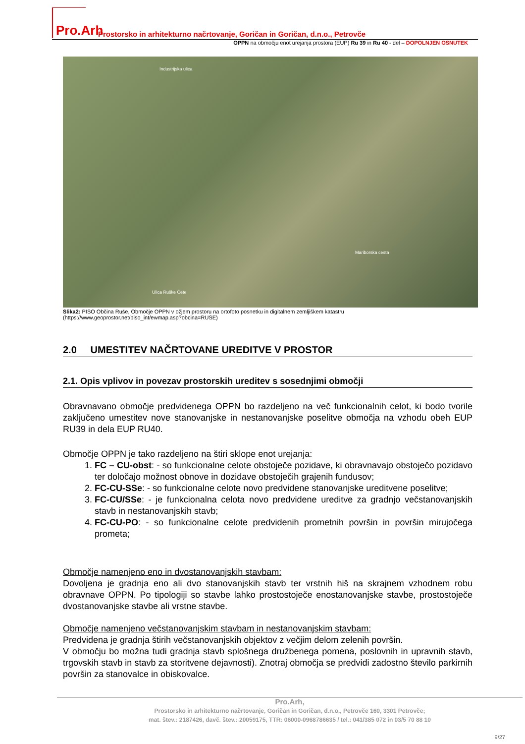Pro.Arh
Prostorsko in arhitekturno načrtovanje, Goričan in Goričan, d.n.o., Petrovče
OPPN na območju enot urejanja prostora (EUP) Ru 39 in Ru 40 - del – DOPOLNJEN OSNUTEK
Industrijska ulica
Mariborska cesta
Ulica Ruške Čete
Slika2: PISO Občina Ruše, Območje OPPN v ožjem prostoru na ortofoto posnetku in digitalnem zemljiškem katastru
(https://www.geoprostor.net/piso_int/ewmap.asp?obcina=RUSE)
2.0 UMESTITEV NAČRTOVANE UREDITVE V PROSTOR
2.1. Opis vplivov in povezav prostorskih ureditev s sosednjimi območji
Obravnavano območje predvidenega OPPN bo razdeljeno na več funkcionalnih celot, ki bodo tvorile zaključeno umestitev nove stanovanjske in nestanovanjske poselitve območja na vzhodu obeh EUP RU39 in dela EUP RU40.
Območje OPPN je tako razdeljeno na štiri sklope enot urejanja:
1. FC – CU-obst: - so funkcionalne celote obstoječe pozidave, ki obravnavajo obstoječo pozidavo ter določajo možnost obnove in dozidave obstoječih grajenih fundusov;
2. FC-CU-SSe: - so funkcionalne celote novo predvidene stanovanjske ureditvene poselitve;
3. FC-CU/SSe: - je funkcionalna celota novo predvidene ureditve za gradnjo večstanovanjskih stavb in nestanovanjskih stavb;
4. FC-CU-PO: - so funkcionalne celote predvidenih prometnih površin in površin mirujočega prometa;
Območje namenjeno eno in dvostanovanjskih stavbam:
Dovoljena je gradnja eno ali dvo stanovanjskih stavb ter vrstnih hiš na skrajnem vzhodnem robu obravnave OPPN. Po tipologiji so stavbe lahko prostostoječe enostanovanjske stavbe, prostostoječe dvostanovanjske stavbe ali vrstne stavbe.
Območje namenjeno večstanovanjskim stavbam in nestanovanjskim stavbam:
Predvidena je gradnja štirih večstanovanjskih objektov z večjim delom zelenih površin.
V območju bo možna tudi gradnja stavb splošnega družbenega pomena, poslovnih in upravnih stavb, trgovskih stavb in stavb za storitvene dejavnosti). Znotraj območja se predvidi zadostno število parkirnih površin za stanovalce in obiskovalce.
Pro.Arh,
Prostorsko in arhitekturno načrtovanje, Goričan in Goričan, d.n.o., Petrovče 160, 3301 Petrovče;
mat. štev.: 2187426, davč. štev.: 20059175, TTR: 06000-0968786635 / tel.: 041/385 072 in 03/5 70 88 10
9/27